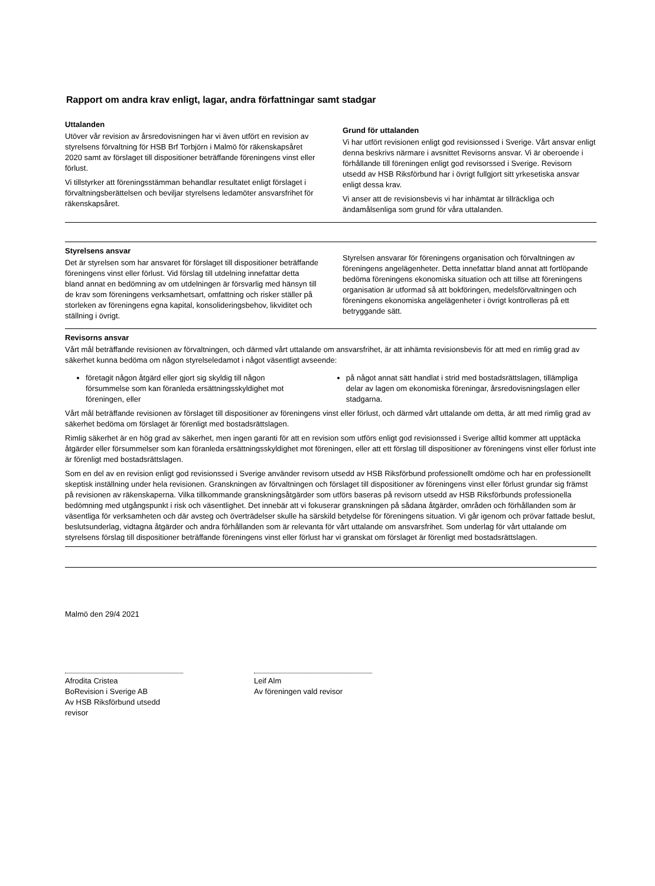Rapport om andra krav enligt, lagar, andra författningar samt stadgar
Uttalanden
Utöver vår revision av årsredovisningen har vi även utfört en revision av styrelsens förvaltning för HSB Brf Torbjörn i Malmö för räkenskapsåret 2020 samt av förslaget till dispositioner beträffande föreningens vinst eller förlust.
Vi tillstyrker att föreningsstämman behandlar resultatet enligt förslaget i förvaltningsberättelsen och beviljar styrelsens ledamöter ansvarsfrihet för räkenskapsåret.
Grund för uttalanden
Vi har utfört revisionen enligt god revisionssed i Sverige. Vårt ansvar enligt denna beskrivs närmare i avsnittet Revisorns ansvar. Vi är oberoende i förhållande till föreningen enligt god revisorssed i Sverige. Revisorn utsedd av HSB Riksförbund har i övrigt fullgjort sitt yrkesetiska ansvar enligt dessa krav.
Vi anser att de revisionsbevis vi har inhämtat är tillräckliga och ändamålsenliga som grund för våra uttalanden.
Styrelsens ansvar
Det är styrelsen som har ansvaret för förslaget till dispositioner beträffande föreningens vinst eller förlust. Vid förslag till utdelning innefattar detta bland annat en bedömning av om utdelningen är försvarlig med hänsyn till de krav som föreningens verksamhetsart, omfattning och risker ställer på storleken av föreningens egna kapital, konsolideringsbehov, likviditet och ställning i övrigt.
Styrelsen ansvarar för föreningens organisation och förvaltningen av föreningens angelägenheter. Detta innefattar bland annat att fortlöpande bedöma föreningens ekonomiska situation och att tillse att föreningens organisation är utformad så att bokföringen, medelsförvaltningen och föreningens ekonomiska angelägenheter i övrigt kontrolleras på ett betryggande sätt.
Revisorns ansvar
Vårt mål beträffande revisionen av förvaltningen, och därmed vårt uttalande om ansvarsfrihet, är att inhämta revisionsbevis för att med en rimlig grad av säkerhet kunna bedöma om någon styrelseledamot i något väsentligt avseende:
företagit någon åtgärd eller gjort sig skyldig till någon försummelse som kan föranleda ersättningsskyldighet mot föreningen, eller
på något annat sätt handlat i strid med bostadsrättslagen, tillämpliga delar av lagen om ekonomiska föreningar, årsredovisningslagen eller stadgarna.
Vårt mål beträffande revisionen av förslaget till dispositioner av föreningens vinst eller förlust, och därmed vårt uttalande om detta, är att med rimlig grad av säkerhet bedöma om förslaget är förenligt med bostadsrättslagen.
Rimlig säkerhet är en hög grad av säkerhet, men ingen garanti för att en revision som utförs enligt god revisionssed i Sverige alltid kommer att upptäcka åtgärder eller försummelser som kan föranleda ersättningsskyldighet mot föreningen, eller att ett förslag till dispositioner av föreningens vinst eller förlust inte är förenligt med bostadsrättslagen.
Som en del av en revision enligt god revisionssed i Sverige använder revisorn utsedd av HSB Riksförbund professionellt omdöme och har en professionellt skeptisk inställning under hela revisionen. Granskningen av förvaltningen och förslaget till dispositioner av föreningens vinst eller förlust grundar sig främst på revisionen av räkenskaperna. Vilka tillkommande granskningsåtgärder som utförs baseras på revisorn utsedd av HSB Riksförbunds professionella bedömning med utgångspunkt i risk och väsentlighet. Det innebär att vi fokuserar granskningen på sådana åtgärder, områden och förhållanden som är väsentliga för verksamheten och där avsteg och överträdelser skulle ha särskild betydelse för föreningens situation. Vi går igenom och prövar fattade beslut, beslutsunderlag, vidtagna åtgärder och andra förhållanden som är relevanta för vårt uttalande om ansvarsfrihet. Som underlag för vårt uttalande om styrelsens förslag till dispositioner beträffande föreningens vinst eller förlust har vi granskat om förslaget är förenligt med bostadsrättslagen.
Malmö den 29/4 2021
Afrodita Cristea
BoRevision i Sverige AB
Av HSB Riksförbund utsedd revisor
Leif Alm
Av föreningen vald revisor